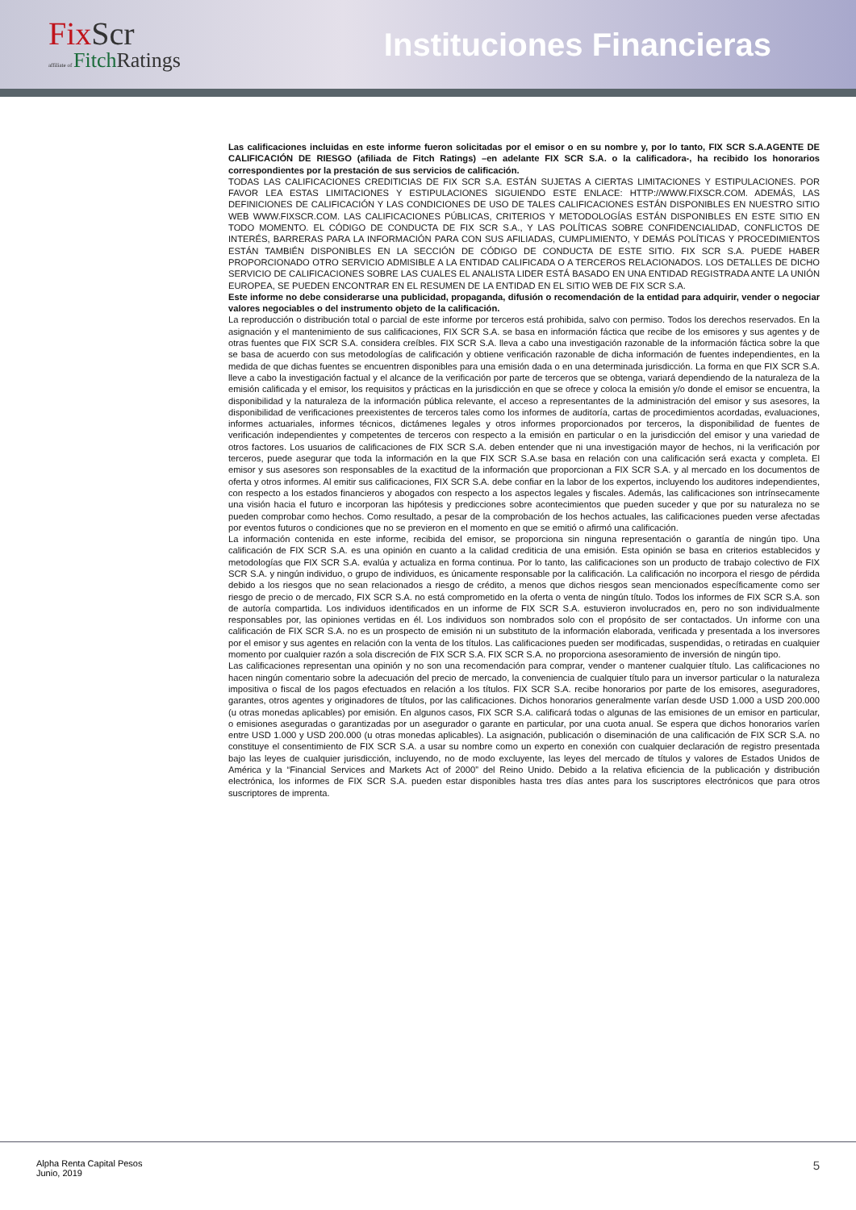FixScr
affiliate of Fitch Ratings
Instituciones Financieras
Las calificaciones incluidas en este informe fueron solicitadas por el emisor o en su nombre y, por lo tanto, FIX SCR S.A.AGENTE DE CALIFICACIÓN DE RIESGO (afiliada de Fitch Ratings) –en adelante FIX SCR S.A. o la calificadora-, ha recibido los honorarios correspondientes por la prestación de sus servicios de calificación.
TODAS LAS CALIFICACIONES CREDITICIAS DE FIX SCR S.A. ESTÁN SUJETAS A CIERTAS LIMITACIONES Y ESTIPULACIONES. POR FAVOR LEA ESTAS LIMITACIONES Y ESTIPULACIONES SIGUIENDO ESTE ENLACE: HTTP://WWW.FIXSCR.COM. ADEMÁS, LAS DEFINICIONES DE CALIFICACIÓN Y LAS CONDICIONES DE USO DE TALES CALIFICACIONES ESTÁN DISPONIBLES EN NUESTRO SITIO WEB WWW.FIXSCR.COM. LAS CALIFICACIONES PÚBLICAS, CRITERIOS Y METODOLOGÍAS ESTÁN DISPONIBLES EN ESTE SITIO EN TODO MOMENTO. EL CÓDIGO DE CONDUCTA DE FIX SCR S.A., Y LAS POLÍTICAS SOBRE CONFIDENCIALIDAD, CONFLICTOS DE INTERÉS, BARRERAS PARA LA INFORMACIÓN PARA CON SUS AFILIADAS, CUMPLIMIENTO, Y DEMÁS POLÍTICAS Y PROCEDIMIENTOS ESTÁN TAMBIÉN DISPONIBLES EN LA SECCIÓN DE CÓDIGO DE CONDUCTA DE ESTE SITIO. FIX SCR S.A. PUEDE HABER PROPORCIONADO OTRO SERVICIO ADMISIBLE A LA ENTIDAD CALIFICADA O A TERCEROS RELACIONADOS. LOS DETALLES DE DICHO SERVICIO DE CALIFICACIONES SOBRE LAS CUALES EL ANALISTA LIDER ESTÁ BASADO EN UNA ENTIDAD REGISTRADA ANTE LA UNIÓN EUROPEA, SE PUEDEN ENCONTRAR EN EL RESUMEN DE LA ENTIDAD EN EL SITIO WEB DE FIX SCR S.A.
Este informe no debe considerarse una publicidad, propaganda, difusión o recomendación de la entidad para adquirir, vender o negociar valores negociables o del instrumento objeto de la calificación.
La reproducción o distribución total o parcial de este informe por terceros está prohibida, salvo con permiso. Todos los derechos reservados. En la asignación y el mantenimiento de sus calificaciones, FIX SCR S.A. se basa en información fáctica que recibe de los emisores y sus agentes y de otras fuentes que FIX SCR S.A. considera creíbles. FIX SCR S.A. lleva a cabo una investigación razonable de la información fáctica sobre la que se basa de acuerdo con sus metodologías de calificación y obtiene verificación razonable de dicha información de fuentes independientes, en la medida de que dichas fuentes se encuentren disponibles para una emisión dada o en una determinada jurisdicción. La forma en que FIX SCR S.A. lleve a cabo la investigación factual y el alcance de la verificación por parte de terceros que se obtenga, variará dependiendo de la naturaleza de la emisión calificada y el emisor, los requisitos y prácticas en la jurisdicción en que se ofrece y coloca la emisión y/o donde el emisor se encuentra, la disponibilidad y la naturaleza de la información pública relevante, el acceso a representantes de la administración del emisor y sus asesores, la disponibilidad de verificaciones preexistentes de terceros tales como los informes de auditoría, cartas de procedimientos acordadas, evaluaciones, informes actuariales, informes técnicos, dictámenes legales y otros informes proporcionados por terceros, la disponibilidad de fuentes de verificación independientes y competentes de terceros con respecto a la emisión en particular o en la jurisdicción del emisor y una variedad de otros factores. Los usuarios de calificaciones de FIX SCR S.A. deben entender que ni una investigación mayor de hechos, ni la verificación por terceros, puede asegurar que toda la información en la que FIX SCR S.A.se basa en relación con una calificación será exacta y completa. El emisor y sus asesores son responsables de la exactitud de la información que proporcionan a FIX SCR S.A. y al mercado en los documentos de oferta y otros informes. Al emitir sus calificaciones, FIX SCR S.A. debe confiar en la labor de los expertos, incluyendo los auditores independientes, con respecto a los estados financieros y abogados con respecto a los aspectos legales y fiscales. Además, las calificaciones son intrínsecamente una visión hacia el futuro e incorporan las hipótesis y predicciones sobre acontecimientos que pueden suceder y que por su naturaleza no se pueden comprobar como hechos. Como resultado, a pesar de la comprobación de los hechos actuales, las calificaciones pueden verse afectadas por eventos futuros o condiciones que no se previeron en el momento en que se emitió o afirmó una calificación.
La información contenida en este informe, recibida del emisor, se proporciona sin ninguna representación o garantía de ningún tipo. Una calificación de FIX SCR S.A. es una opinión en cuanto a la calidad crediticia de una emisión. Esta opinión se basa en criterios establecidos y metodologías que FIX SCR S.A. evalúa y actualiza en forma continua. Por lo tanto, las calificaciones son un producto de trabajo colectivo de FIX SCR S.A. y ningún individuo, o grupo de individuos, es únicamente responsable por la calificación. La calificación no incorpora el riesgo de pérdida debido a los riesgos que no sean relacionados a riesgo de crédito, a menos que dichos riesgos sean mencionados específicamente como ser riesgo de precio o de mercado, FIX SCR S.A. no está comprometido en la oferta o venta de ningún título. Todos los informes de FIX SCR S.A. son de autoría compartida. Los individuos identificados en un informe de FIX SCR S.A. estuvieron involucrados en, pero no son individualmente responsables por, las opiniones vertidas en él. Los individuos son nombrados solo con el propósito de ser contactados. Un informe con una calificación de FIX SCR S.A. no es un prospecto de emisión ni un substituto de la información elaborada, verificada y presentada a los inversores por el emisor y sus agentes en relación con la venta de los títulos. Las calificaciones pueden ser modificadas, suspendidas, o retiradas en cualquier momento por cualquier razón a sola discreción de FIX SCR S.A. FIX SCR S.A. no proporciona asesoramiento de inversión de ningún tipo.
Las calificaciones representan una opinión y no son una recomendación para comprar, vender o mantener cualquier título. Las calificaciones no hacen ningún comentario sobre la adecuación del precio de mercado, la conveniencia de cualquier título para un inversor particular o la naturaleza impositiva o fiscal de los pagos efectuados en relación a los títulos. FIX SCR S.A. recibe honorarios por parte de los emisores, aseguradores, garantes, otros agentes y originadores de títulos, por las calificaciones. Dichos honorarios generalmente varían desde USD 1.000 a USD 200.000 (u otras monedas aplicables) por emisión. En algunos casos, FIX SCR S.A. calificará todas o algunas de las emisiones de un emisor en particular, o emisiones aseguradas o garantizadas por un asegurador o garante en particular, por una cuota anual. Se espera que dichos honorarios varíen entre USD 1.000 y USD 200.000 (u otras monedas aplicables). La asignación, publicación o diseminación de una calificación de FIX SCR S.A. no constituye el consentimiento de FIX SCR S.A. a usar su nombre como un experto en conexión con cualquier declaración de registro presentada bajo las leyes de cualquier jurisdicción, incluyendo, no de modo excluyente, las leyes del mercado de títulos y valores de Estados Unidos de América y la “Financial Services and Markets Act of 2000” del Reino Unido. Debido a la relativa eficiencia de la publicación y distribución electrónica, los informes de FIX SCR S.A. pueden estar disponibles hasta tres días antes para los suscriptores electrónicos que para otros suscriptores de imprenta.
Alpha Renta Capital Pesos
Junio, 2019
5